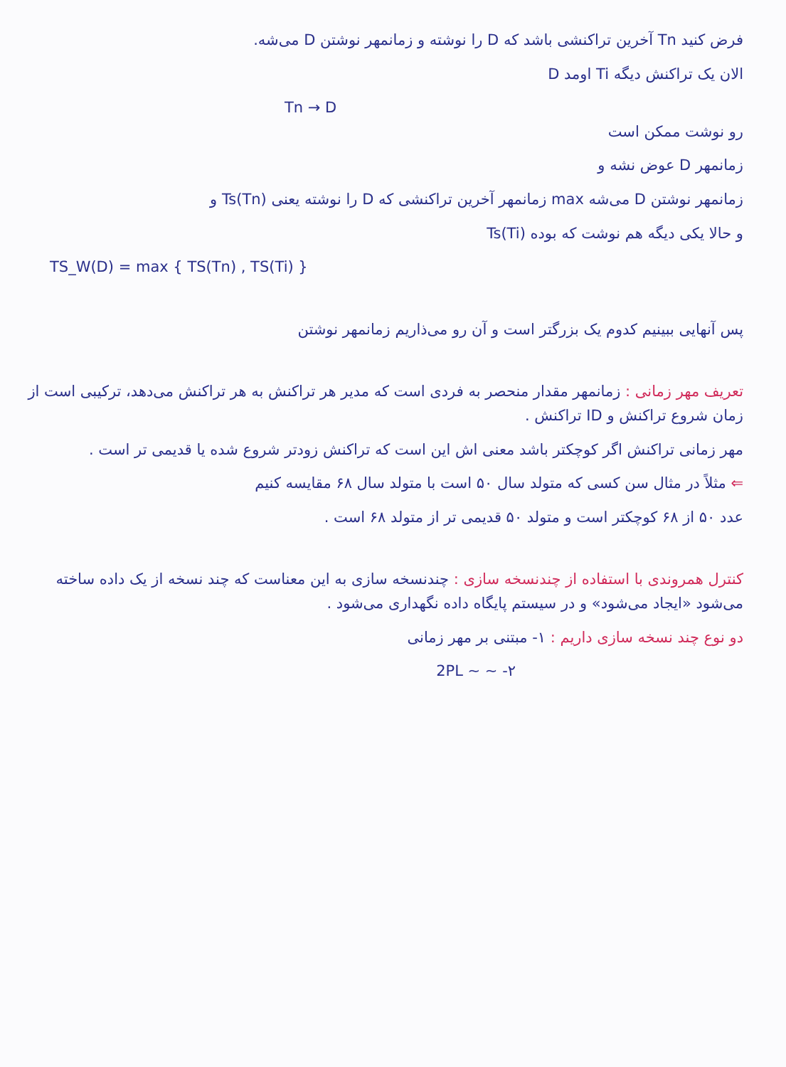فرض کنید Tn آخرین تراکنشی باشد که D را نوشته و زمانمهر نوشتن D می‌شه.
الان یک تراکنش دیگه Ti اومد D
Tn → D
رو نوشت ممکن است
زمانمهر D عوض نشه و
زمانمهر نوشتن D می‌شه max زمانمهر آخرین تراکنشی که D را نوشته یعنی Ts(Tn) و
و حالا یکی دیگه هم نوشت که بوده Ts(Ti)
TS_W(D) = max { TS(Tn) , TS(Ti) }
پس آنهایی ببینیم کدوم یک بزرگتر است و آن رو می‌ذاریم زمانمهر نوشتن
تعریف مهر زمانی : زمانمهر مقدار منحصر به فردی است که مدیر هر تراکنش به هر تراکنش می‌دهد، ترکیبی است از زمان شروع تراکنش و ID تراکنش .
مهر زمانی تراکنش اگر کوچکتر باشد معنی اش این است که تراکنش زودتر شروع شده یا قدیمی تر است .
⇐ مثلاً در مثال سن کسی که متولد سال ۵۰ است با متولد سال ۶۸ مقایسه کنیم
عدد ۵۰ از ۶۸ کوچکتر است و متولد ۵۰ قدیمی تر از متولد ۶۸ است .
کنترل همروندی با استفاده از چندنسخه سازی : چندنسخه سازی به این معناست که چند نسخه از یک داده ساخته می‌شود «ایجاد می‌شود» و در سیستم پایگاه داده نگهداری می‌شود .
دو نوع چند نسخه سازی داریم : ۱- مبتنی بر مهر زمانی
۲- ~ ~ 2PL